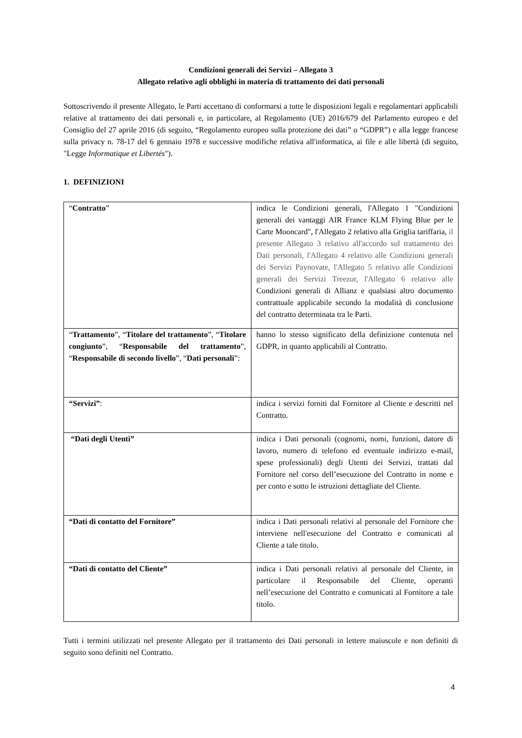Condizioni generali dei Servizi – Allegato 3
Allegato relativo agli obblighi in materia di trattamento dei dati personali
Sottoscrivendo il presente Allegato, le Parti accettano di conformarsi a tutte le disposizioni legali e regolamentari applicabili relative al trattamento dei dati personali e, in particolare, al Regolamento (UE) 2016/679 del Parlamento europeo e del Consiglio del 27 aprile 2016 (di seguito, “Regolamento europeo sulla protezione dei dati” o “GDPR”) e alla legge francese sulla privacy n. 78-17 del 6 gennaio 1978 e successive modifiche relativa all'informatica, ai file e alle libertà (di seguito, "Legge Informatique et Libertés").
1. DEFINIZIONI
| “ Contratto ” | indica le Condizioni generali, l'Allegato 1 "Condizioni generali dei vantaggi AIR France KLM Flying Blue per le Carte Mooncard", l'Allegato 2 relativo alla Griglia tariffaria, il presente Allegato 3 relativo all'accordo sul trattamento dei Dati personali, l'Allegato 4 relativo alle Condizioni generali dei Servizi Paynovate, l'Allegato 5 relativo alle Condizioni generali dei Servizi Treezor, l'Allegato 6 relativo alle Condizioni generali di Allianz e qualsiasi altro documento contrattuale applicabile secondo la modalità di conclusione del contratto determinata tra le Parti. |
| “ Trattamento ”, “ Titolare del trattamento ”, “ Titolare congiunto ”, “ Responsabile del trattamento ”, “ Responsabile di secondo livello ”, “ Dati personali ”: | hanno lo stesso significato della definizione contenuta nel GDPR, in quanto applicabili al Contratto. |
| “Servizi” : | indica i servizi forniti dal Fornitore al Cliente e descritti nel Contratto. |
| “Dati degli Utenti” | indica i Dati personali (cognomi, nomi, funzioni, datore di lavoro, numero di telefono ed eventuale indirizzo e-mail, spese professionali) degli Utenti dei Servizi, trattati dal Fornitore nel corso dell’esecuzione del Contratto in nome e per conto e sotto le istruzioni dettagliate del Cliente. |
| “Dati di contatto del Fornitore” | indica i Dati personali relativi al personale del Fornitore che interviene nell'esecuzione del Contratto e comunicati al Cliente a tale titolo. |
| “Dati di contatto del Cliente” | indica i Dati personali relativi al personale del Cliente, in particolare il Responsabile del Cliente, operanti nell’esecuzione del Contratto e comunicati al Fornitore a tale titolo. |
Tutti i termini utilizzati nel presente Allegato per il trattamento dei Dati personali in lettere maiuscole e non definiti di seguito sono definiti nel Contratto.
4